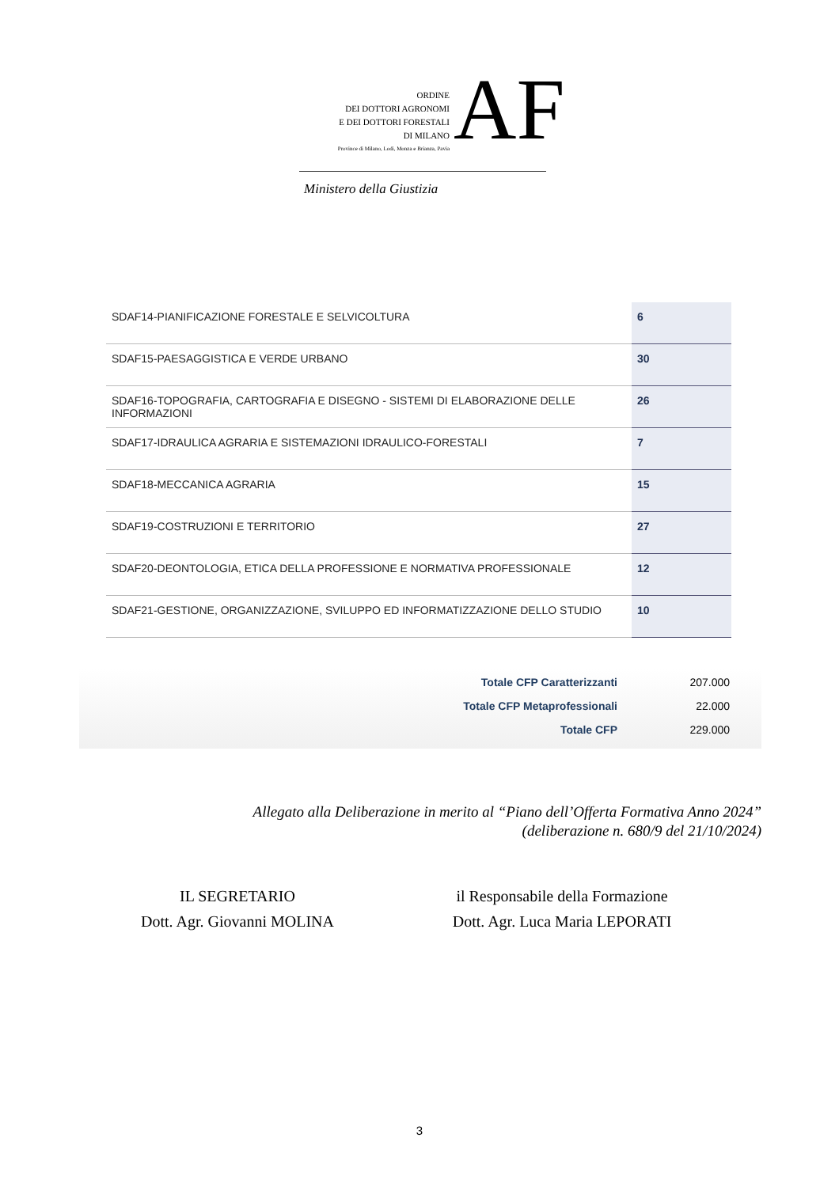ORDINE
DEI DOTTORI AGRONOMI
E DEI DOTTORI FORESTALI
DI MILANO
Province di Milano, Lodi, Monza e Brianza, Pavia
AF
Ministero della Giustizia
| SDAF14-PIANIFICAZIONE FORESTALE E SELVICOLTURA | 6 |
| SDAF15-PAESAGGISTICA E VERDE URBANO | 30 |
| SDAF16-TOPOGRAFIA, CARTOGRAFIA E DISEGNO - SISTEMI DI ELABORAZIONE DELLE INFORMAZIONI | 26 |
| SDAF17-IDRAULICA AGRARIA E SISTEMAZIONI IDRAULICO-FORESTALI | 7 |
| SDAF18-MECCANICA AGRARIA | 15 |
| SDAF19-COSTRUZIONI E TERRITORIO | 27 |
| SDAF20-DEONTOLOGIA, ETICA DELLA PROFESSIONE E NORMATIVA PROFESSIONALE | 12 |
| SDAF21-GESTIONE, ORGANIZZAZIONE, SVILUPPO ED INFORMATIZZAZIONE DELLO STUDIO | 10 |
| Totale CFP Caratterizzanti | 207.000 |
| Totale CFP Metaprofessionali | 22.000 |
| Totale CFP | 229.000 |
Allegato alla Deliberazione in merito al “Piano dell’Offerta Formativa Anno 2024”
(deliberazione n. 680/9 del 21/10/2024)
IL SEGRETARIO
Dott. Agr. Giovanni MOLINA
il Responsabile della Formazione
Dott. Agr. Luca Maria LEPORATI
3